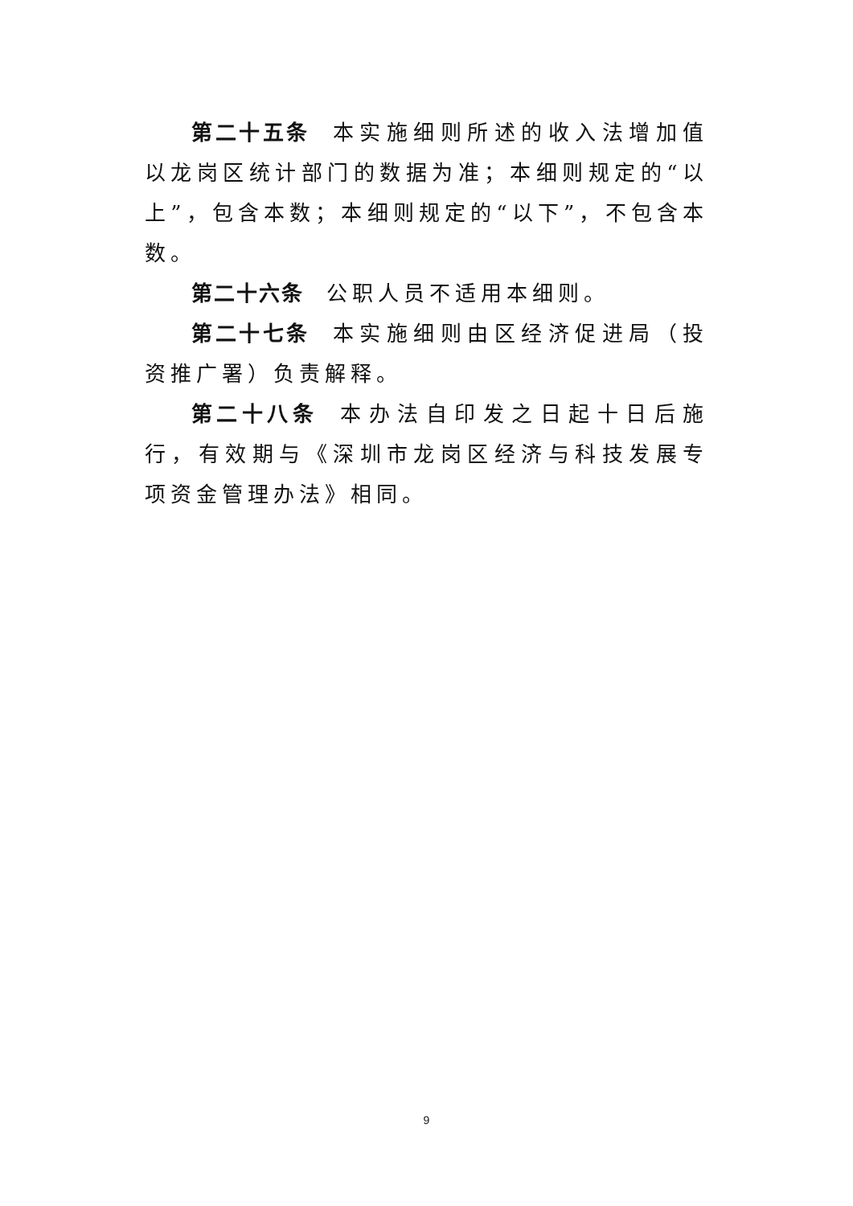第二十五条 本实施细则所述的收入法增加值以龙岗区统计部门的数据为准；本细则规定的“以上”，包含本数；本细则规定的“以下”，不包含本数。
第二十六条 公职人员不适用本细则。
第二十七条 本实施细则由区经济促进局（投资推广署）负责解释。
第二十八条 本办法自印发之日起十日后施行，有效期与《深圳市龙岗区经济与科技发展专项资金管理办法》相同。
9